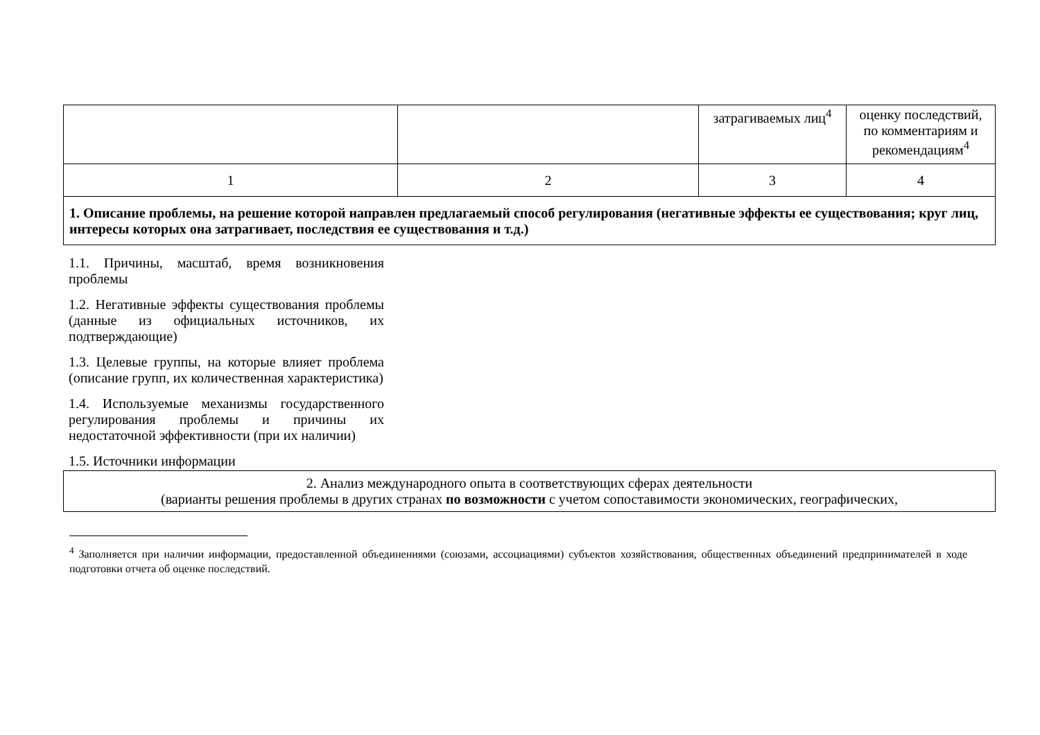| | | затрагиваемых лиц<sup>4</sup> | оценку последствий, по комментариям и рекомендациям<sup>4</sup> |
| 1 | 2 | 3 | 4 |
| 1. Описание проблемы, на решение которой направлен предлагаемый способ регулирования (негативные эффекты ее существования; круг лиц, интересы которых она затрагивает, последствия ее существования и т.д.) | | | |
| 1.1. Причины, масштаб, время возникновения проблемы | |
| 1.2. Негативные эффекты существования проблемы (данные из официальных источников, их подтверждающие) | |
| 1.3. Целевые группы, на которые влияет проблема (описание групп, их количественная характеристика) | |
| 1.4. Используемые механизмы государственного регулирования проблемы и причины их недостаточной эффективности (при их наличии) | |
| 1.5. Источники информации | |
| 2. Анализ международного опыта в соответствующих сферах деятельности (варианты решения проблемы в других странах по возможности с учетом сопоставимости экономических, географических, |
<sup>4</sup> Заполняется при наличии информации, предоставленной объединениями (союзами, ассоциациями) субъектов хозяйствования, общественных объединений предпринимателей в ходе подготовки отчета об оценке последствий.